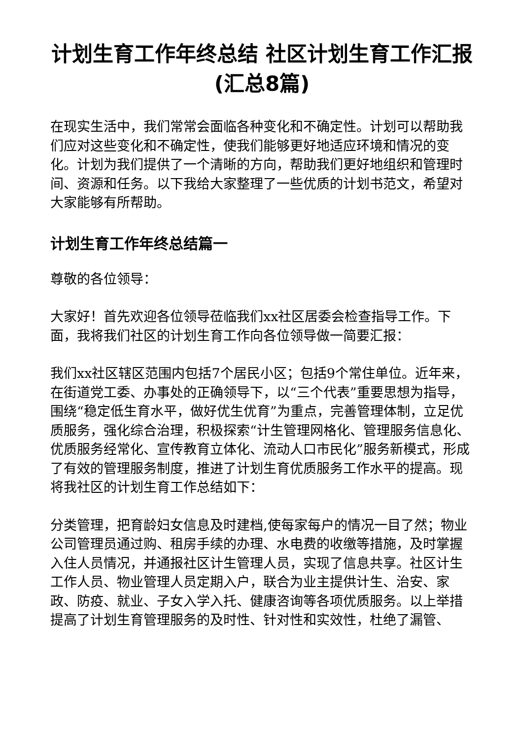计划生育工作年终总结 社区计划生育工作汇报(汇总8篇)
在现实生活中，我们常常会面临各种变化和不确定性。计划可以帮助我们应对这些变化和不确定性，使我们能够更好地适应环境和情况的变化。计划为我们提供了一个清晰的方向，帮助我们更好地组织和管理时间、资源和任务。以下我给大家整理了一些优质的计划书范文，希望对大家能够有所帮助。
计划生育工作年终总结篇一
尊敬的各位领导：
大家好！首先欢迎各位领导莅临我们xx社区居委会检查指导工作。下面，我将我们社区的计划生育工作向各位领导做一简要汇报：
我们xx社区辖区范围内包括7个居民小区；包括9个常住单位。近年来，在街道党工委、办事处的正确领导下，以“三个代表”重要思想为指导，围绕“稳定低生育水平，做好优生优育”为重点，完善管理体制，立足优质服务，强化综合治理，积极探索“计生管理网格化、管理服务信息化、优质服务经常化、宣传教育立体化、流动人口市民化”服务新模式，形成了有效的管理服务制度，推进了计划生育优质服务工作水平的提高。现将我社区的计划生育工作总结如下：
分类管理，把育龄妇女信息及时建档,使每家每户的情况一目了然；物业公司管理员通过购、租房手续的办理、水电费的收缴等措施，及时掌握入住人员情况，并通报社区计生管理人员，实现了信息共享。社区计生工作人员、物业管理人员定期入户，联合为业主提供计生、治安、家政、防疫、就业、子女入学入托、健康咨询等各项优质服务。以上举措提高了计划生育管理服务的及时性、针对性和实效性，杜绝了漏管、